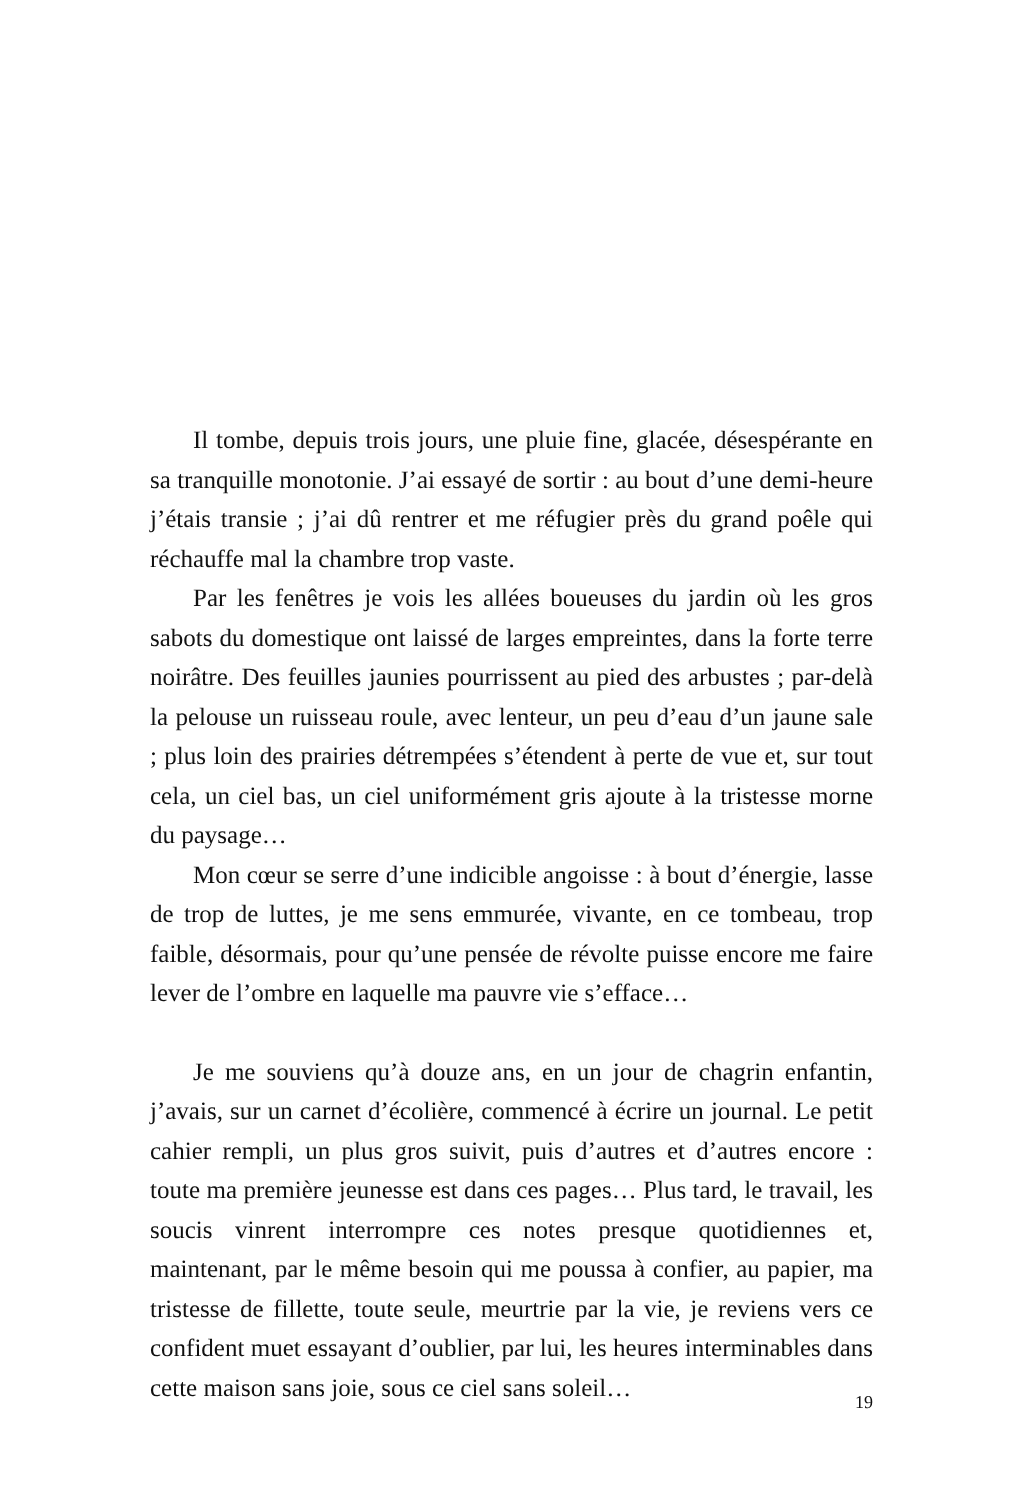Il tombe, depuis trois jours, une pluie fine, glacée, désespérante en sa tranquille monotonie. J’ai essayé de sortir : au bout d’une demi-heure j’étais transie ; j’ai dû rentrer et me réfugier près du grand poêle qui réchauffe mal la chambre trop vaste.
Par les fenêtres je vois les allées boueuses du jardin où les gros sabots du domestique ont laissé de larges empreintes, dans la forte terre noirâtre. Des feuilles jaunies pourrissent au pied des arbustes ; par-delà la pelouse un ruisseau roule, avec lenteur, un peu d’eau d’un jaune sale ; plus loin des prairies détrempées s’étendent à perte de vue et, sur tout cela, un ciel bas, un ciel uniformément gris ajoute à la tristesse morne du paysage…
Mon cœur se serre d’une indicible angoisse : à bout d’énergie, lasse de trop de luttes, je me sens emmurée, vivante, en ce tombeau, trop faible, désormais, pour qu’une pensée de révolte puisse encore me faire lever de l’ombre en laquelle ma pauvre vie s’efface…
Je me souviens qu’à douze ans, en un jour de chagrin enfantin, j’avais, sur un carnet d’écolière, commencé à écrire un journal. Le petit cahier rempli, un plus gros suivit, puis d’autres et d’autres encore : toute ma première jeunesse est dans ces pages… Plus tard, le travail, les soucis vinrent interrompre ces notes presque quotidiennes et, maintenant, par le même besoin qui me poussa à confier, au papier, ma tristesse de fillette, toute seule, meurtrie par la vie, je reviens vers ce confident muet essayant d’oublier, par lui, les heures interminables dans cette maison sans joie, sous ce ciel sans soleil…
19